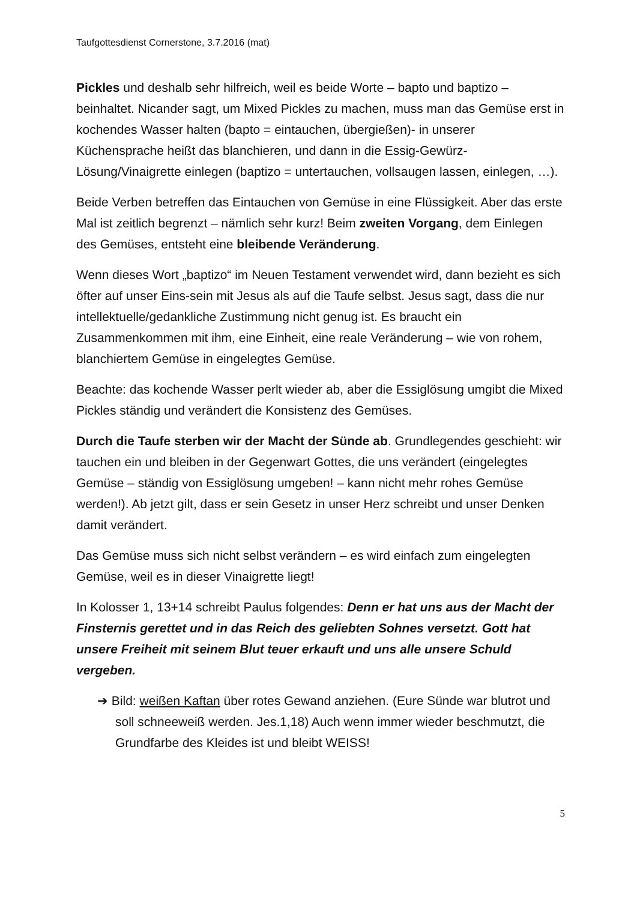Taufgottesdienst Cornerstone, 3.7.2016 (mat)
Pickles und deshalb sehr hilfreich, weil es beide Worte – bapto und baptizo – beinhaltet. Nicander sagt, um Mixed Pickles zu machen, muss man das Gemüse erst in kochendes Wasser halten (bapto = eintauchen, übergießen)- in unserer Küchensprache heißt das blanchieren, und dann in die Essig-Gewürz-Lösung/Vinaigrette einlegen (baptizo = untertauchen, vollsaugen lassen, einlegen, …).
Beide Verben betreffen das Eintauchen von Gemüse in eine Flüssigkeit. Aber das erste Mal ist zeitlich begrenzt – nämlich sehr kurz! Beim zweiten Vorgang, dem Einlegen des Gemüses, entsteht eine bleibende Veränderung.
Wenn dieses Wort „baptizo“ im Neuen Testament verwendet wird, dann bezieht es sich öfter auf unser Eins-sein mit Jesus als auf die Taufe selbst. Jesus sagt, dass die nur intellektuelle/gedankliche Zustimmung nicht genug ist. Es braucht ein Zusammenkommen mit ihm, eine Einheit, eine reale Veränderung – wie von rohem, blanchiertem Gemüse in eingelegtes Gemüse.
Beachte: das kochende Wasser perlt wieder ab, aber die Essiglösung umgibt die Mixed Pickles ständig und verändert die Konsistenz des Gemüses.
Durch die Taufe sterben wir der Macht der Sünde ab. Grundlegendes geschieht: wir tauchen ein und bleiben in der Gegenwart Gottes, die uns verändert (eingelegtes Gemüse – ständig von Essiglösung umgeben! – kann nicht mehr rohes Gemüse werden!). Ab jetzt gilt, dass er sein Gesetz in unser Herz schreibt und unser Denken damit verändert.
Das Gemüse muss sich nicht selbst verändern – es wird einfach zum eingelegten Gemüse, weil es in dieser Vinaigrette liegt!
In Kolosser 1, 13+14 schreibt Paulus folgendes: Denn er hat uns aus der Macht der Finsternis gerettet und in das Reich des geliebten Sohnes versetzt. Gott hat unsere Freiheit mit seinem Blut teuer erkauft und uns alle unsere Schuld vergeben.
➔ Bild: weißen Kaftan über rotes Gewand anziehen. (Eure Sünde war blutrot und soll schneeweiß werden. Jes.1,18) Auch wenn immer wieder beschmutzt, die Grundfarbe des Kleides ist und bleibt WEISS!
5